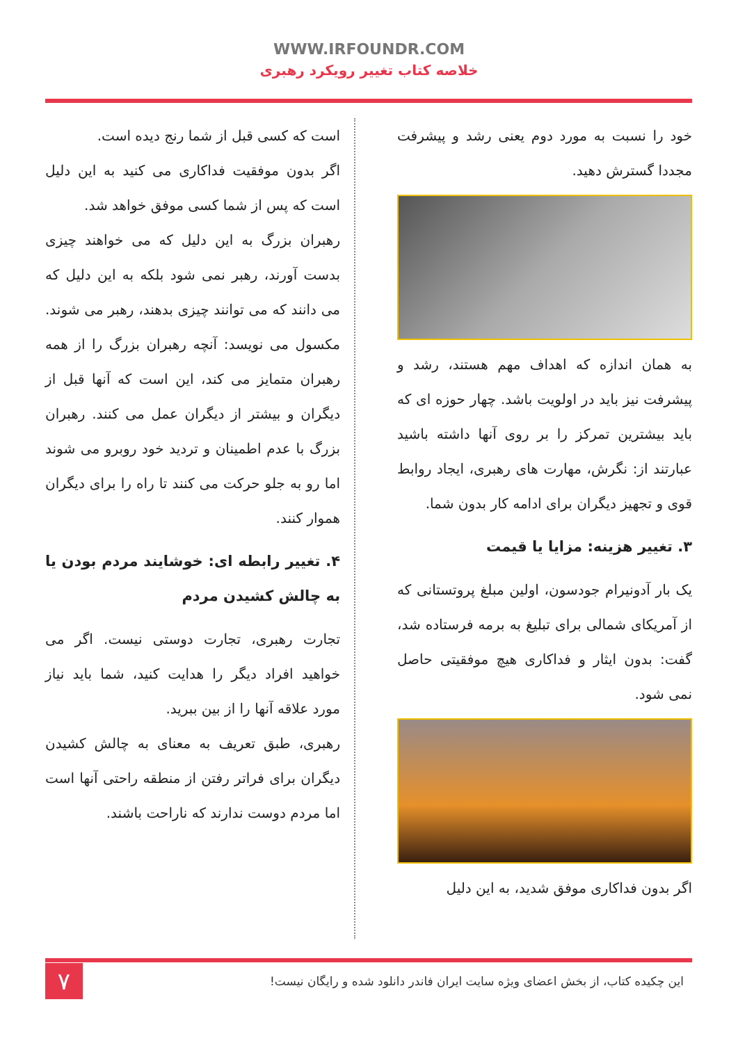WWW.IRFOUNDR.COM
خلاصه کتاب تغییر رویکرد رهبری
خود را نسبت به مورد دوم یعنی رشد و پیشرفت مجددا گسترش دهید.
به همان اندازه که اهداف مهم هستند، رشد و پیشرفت نیز باید در اولویت باشد. چهار حوزه ای که باید بیشترین تمرکز را بر روی آنها داشته باشید عبارتند از: نگرش، مهارت های رهبری، ایجاد روابط قوی و تجهیز دیگران برای ادامه کار بدون شما.
۳. تغییر هزینه: مزایا یا قیمت
یک بار آدونیرام جودسون، اولین مبلغ پروتستانی که از آمریکای شمالی برای تبلیغ به برمه فرستاده شد، گفت: بدون ایثار و فداکاری هیچ موفقیتی حاصل نمی شود.
اگر بدون فداکاری موفق شدید، به این دلیل
است که کسی قبل از شما رنج دیده است.
اگر بدون موفقیت فداکاری می کنید به این دلیل است که پس از شما کسی موفق خواهد شد.
رهبران بزرگ به این دلیل که می خواهند چیزی بدست آورند، رهبر نمی شود بلکه به این دلیل که می دانند که می توانند چیزی بدهند، رهبر می شوند. مکسول می نویسد: آنچه رهبران بزرگ را از همه رهبران متمایز می کند، این است که آنها قبل از دیگران و بیشتر از دیگران عمل می کنند. رهبران بزرگ با عدم اطمینان و تردید خود روبرو می شوند اما رو به جلو حرکت می کنند تا راه را برای دیگران هموار کنند.
۴. تغییر رابطه ای: خوشایند مردم بودن یا به چالش کشیدن مردم
تجارت رهبری، تجارت دوستی نیست. اگر می خواهید افراد دیگر را هدایت کنید، شما باید نیاز مورد علاقه آنها را از بین ببرید.
رهبری، طبق تعریف به معنای به چالش کشیدن دیگران برای فراتر رفتن از منطقه راحتی آنها است اما مردم دوست ندارند که ناراحت باشند.
این چکیده کتاب، از بخش اعضای ویژه سایت ایران فاندر دانلود شده و رایگان نیست!
۷